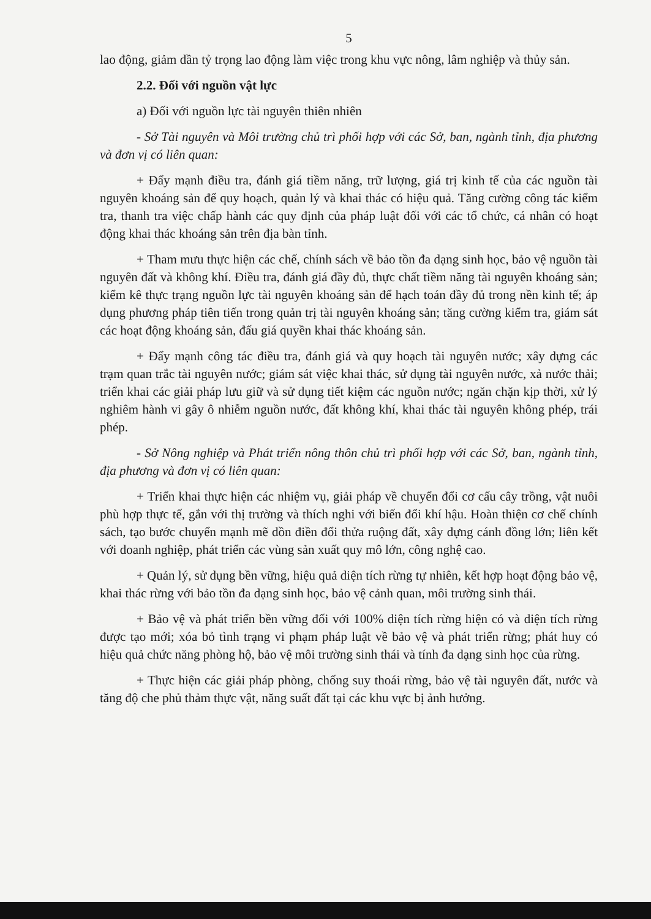5
lao động, giảm dần tỷ trọng lao động làm việc trong khu vực nông, lâm nghiệp và thủy sản.
2.2. Đối với nguồn vật lực
a) Đối với nguồn lực tài nguyên thiên nhiên
- Sở Tài nguyên và Môi trường chủ trì phối hợp với các Sở, ban, ngành tỉnh, địa phương và đơn vị có liên quan:
+ Đẩy mạnh điều tra, đánh giá tiềm năng, trữ lượng, giá trị kinh tế của các nguồn tài nguyên khoáng sản để quy hoạch, quản lý và khai thác có hiệu quả. Tăng cường công tác kiểm tra, thanh tra việc chấp hành các quy định của pháp luật đối với các tổ chức, cá nhân có hoạt động khai thác khoáng sản trên địa bàn tỉnh.
+ Tham mưu thực hiện các chế, chính sách về bảo tồn đa dạng sinh học, bảo vệ nguồn tài nguyên đất và không khí. Điều tra, đánh giá đầy đủ, thực chất tiềm năng tài nguyên khoáng sản; kiểm kê thực trạng nguồn lực tài nguyên khoáng sản để hạch toán đầy đủ trong nền kinh tế; áp dụng phương pháp tiên tiến trong quản trị tài nguyên khoáng sản; tăng cường kiểm tra, giám sát các hoạt động khoáng sản, đấu giá quyền khai thác khoáng sản.
+ Đẩy mạnh công tác điều tra, đánh giá và quy hoạch tài nguyên nước; xây dựng các trạm quan trắc tài nguyên nước; giám sát việc khai thác, sử dụng tài nguyên nước, xả nước thải; triển khai các giải pháp lưu giữ và sử dụng tiết kiệm các nguồn nước; ngăn chặn kịp thời, xử lý nghiêm hành vi gây ô nhiễm nguồn nước, đất không khí, khai thác tài nguyên không phép, trái phép.
- Sở Nông nghiệp và Phát triển nông thôn chủ trì phối hợp với các Sở, ban, ngành tỉnh, địa phương và đơn vị có liên quan:
+ Triển khai thực hiện các nhiệm vụ, giải pháp về chuyển đổi cơ cấu cây trồng, vật nuôi phù hợp thực tế, gắn với thị trường và thích nghi với biến đổi khí hậu. Hoàn thiện cơ chế chính sách, tạo bước chuyển mạnh mẽ dồn điền đổi thửa ruộng đất, xây dựng cánh đồng lớn; liên kết với doanh nghiệp, phát triển các vùng sản xuất quy mô lớn, công nghệ cao.
+ Quản lý, sử dụng bền vững, hiệu quả diện tích rừng tự nhiên, kết hợp hoạt động bảo vệ, khai thác rừng với bảo tồn đa dạng sinh học, bảo vệ cảnh quan, môi trường sinh thái.
+ Bảo vệ và phát triển bền vững đối với 100% diện tích rừng hiện có và diện tích rừng được tạo mới; xóa bỏ tình trạng vi phạm pháp luật về bảo vệ và phát triển rừng; phát huy có hiệu quả chức năng phòng hộ, bảo vệ môi trường sinh thái và tính đa dạng sinh học của rừng.
+ Thực hiện các giải pháp phòng, chống suy thoái rừng, bảo vệ tài nguyên đất, nước và tăng độ che phủ thảm thực vật, năng suất đất tại các khu vực bị ảnh hưởng.